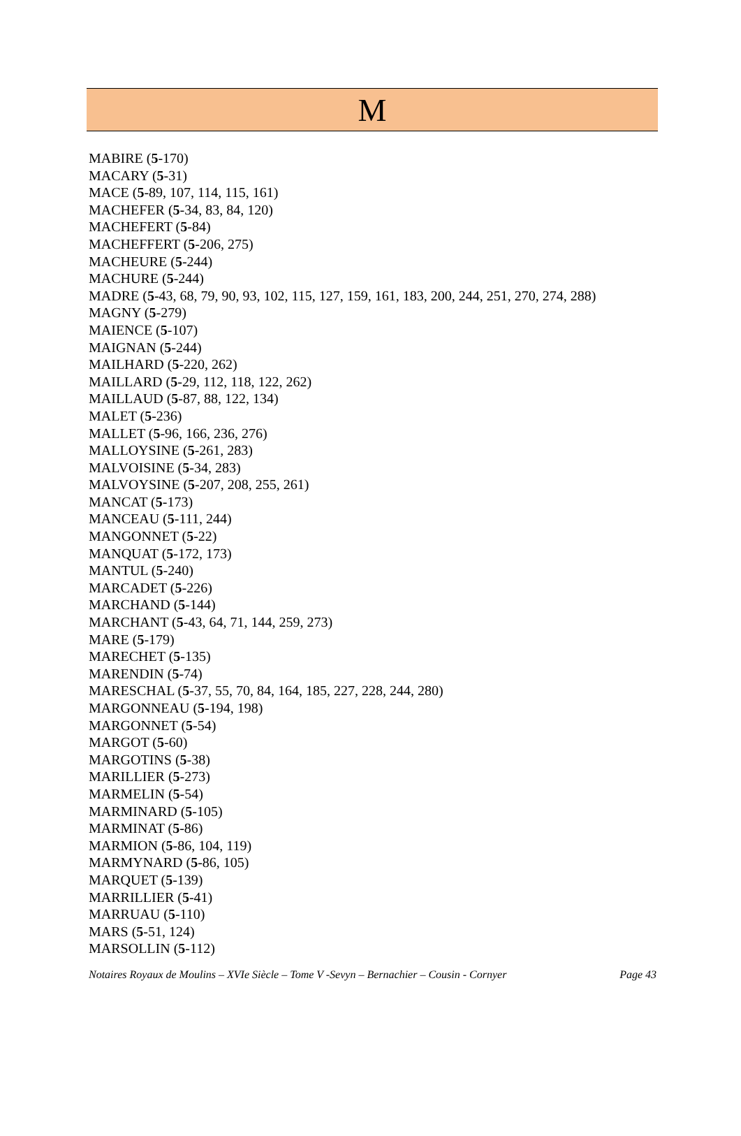M
MABIRE (5-170)
MACARY (5-31)
MACE (5-89, 107, 114, 115, 161)
MACHEFER (5-34, 83, 84, 120)
MACHEFERT (5-84)
MACHEFFERT (5-206, 275)
MACHEURE (5-244)
MACHURE (5-244)
MADRE (5-43, 68, 79, 90, 93, 102, 115, 127, 159, 161, 183, 200, 244, 251, 270, 274, 288)
MAGNY (5-279)
MAIENCE (5-107)
MAIGNAN (5-244)
MAILHARD (5-220, 262)
MAILLARD (5-29, 112, 118, 122, 262)
MAILLAUD (5-87, 88, 122, 134)
MALET (5-236)
MALLET (5-96, 166, 236, 276)
MALLOYSINE (5-261, 283)
MALVOISINE (5-34, 283)
MALVOYSINE (5-207, 208, 255, 261)
MANCAT (5-173)
MANCEAU (5-111, 244)
MANGONNET (5-22)
MANQUAT (5-172, 173)
MANTUL (5-240)
MARCADET (5-226)
MARCHAND (5-144)
MARCHANT (5-43, 64, 71, 144, 259, 273)
MARE (5-179)
MARECHET (5-135)
MARENDIN (5-74)
MARESCHAL (5-37, 55, 70, 84, 164, 185, 227, 228, 244, 280)
MARGONNEAU (5-194, 198)
MARGONNET (5-54)
MARGOT (5-60)
MARGOTINS (5-38)
MARILLIER (5-273)
MARMELIN (5-54)
MARMINARD (5-105)
MARMINAT (5-86)
MARMION (5-86, 104, 119)
MARMYNARD (5-86, 105)
MARQUET (5-139)
MARRILLIER (5-41)
MARRUAU (5-110)
MARS (5-51, 124)
MARSOLLIN (5-112)
Notaires Royaux de Moulins – XVIe Siècle – Tome V -Sevyn – Bernachier – Cousin - Cornyer Page 43